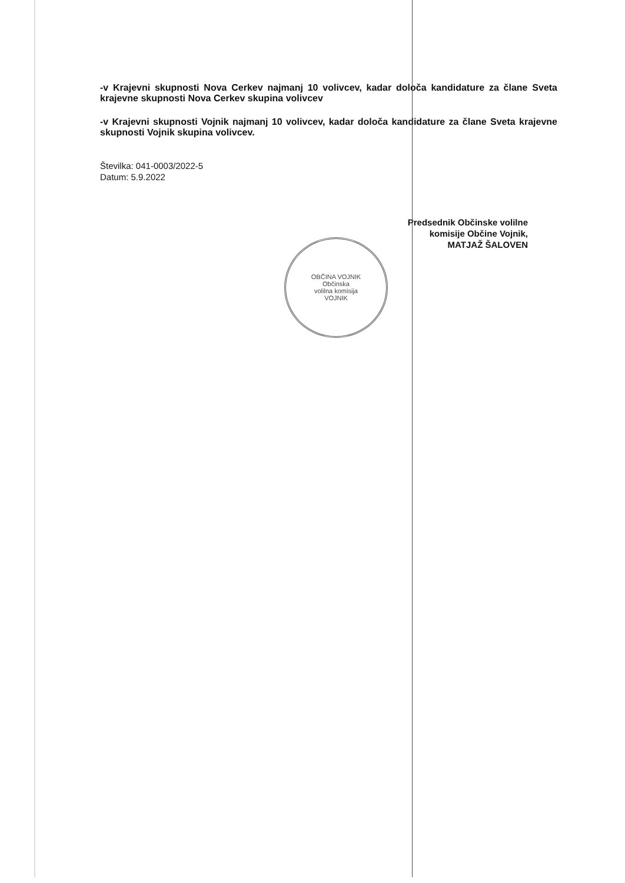-v Krajevni skupnosti Nova Cerkev najmanj 10 volivcev, kadar določa kandidature za člane Sveta krajevne skupnosti Nova Cerkev skupina volivcev
-v Krajevni skupnosti Vojnik najmanj 10 volivcev, kadar določa kandidature za člane Sveta krajevne skupnosti Vojnik skupina volivcev.
Številka: 041-0003/2022-5
Datum: 5.9.2022
Predsednik Občinske volilne
komisije Občine Vojnik,
MATJAŽ ŠALOVEN
OBČINA VOJNIK
Občinska
volilna komisija
VOJNIK